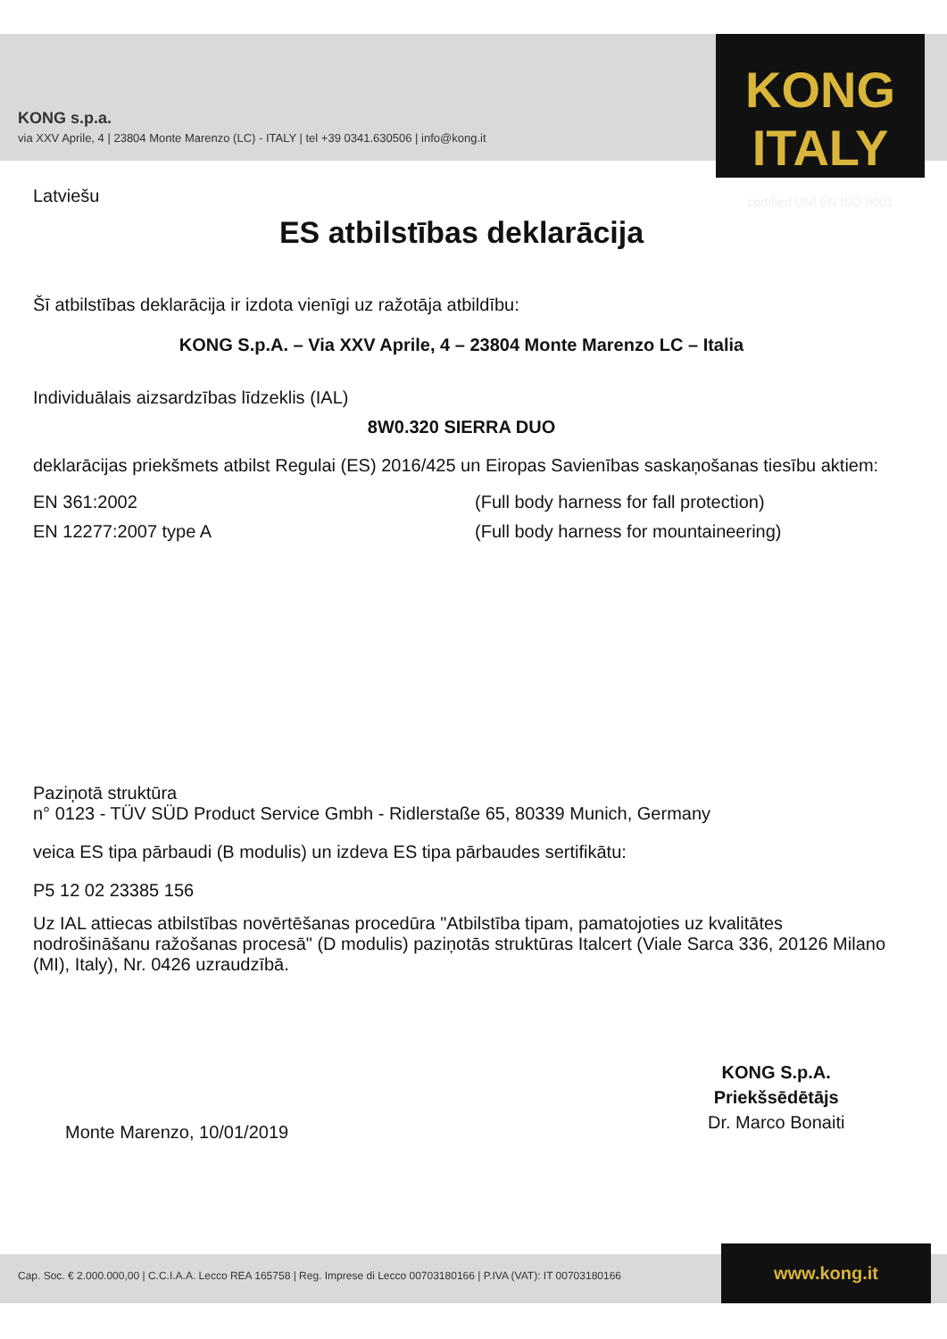KONG s.p.a.
via XXV Aprile, 4 | 23804 Monte Marenzo (LC) - ITALY | tel +39 0341.630506 | info@kong.it
KONG ITALY
certified UNI EN ISO 9001
Latviešu
ES atbilstības deklarācija
Šī atbilstības deklarācija ir izdota vienīgi uz ražotāja atbildību:
KONG S.p.A. – Via XXV Aprile, 4 – 23804 Monte Marenzo LC – Italia
Individuālais aizsardzības līdzeklis (IAL)
8W0.320 SIERRA DUO
deklarācijas priekšmets atbilst Regulai (ES) 2016/425 un Eiropas Savienības saskaņošanas tiesību aktiem:
EN 361:2002 (Full body harness for fall protection)
EN 12277:2007 type A (Full body harness for mountaineering)
Paziņotā struktūra
n° 0123 - TÜV SÜD Product Service Gmbh - Ridlerstaße 65, 80339 Munich, Germany
veica ES tipa pārbaudi (B modulis) un izdeva ES tipa pārbaudes sertifikātu:
P5 12 02 23385 156
Uz IAL attiecas atbilstības novērtēšanas procedūra "Atbilstība tipam, pamatojoties uz kvalitātes nodrošināšanu ražošanas procesā" (D modulis) paziņotās struktūras Italcert (Viale Sarca 336, 20126 Milano (MI), Italy), Nr. 0426 uzraudzībā.
Monte Marenzo, 10/01/2019
KONG S.p.A.
Priekšsēdētājs
Dr. Marco Bonaiti
Cap. Soc. € 2.000.000,00 | C.C.I.A.A. Lecco REA 165758 | Reg. Imprese di Lecco 00703180166 | P.IVA (VAT): IT 00703180166 www.kong.it